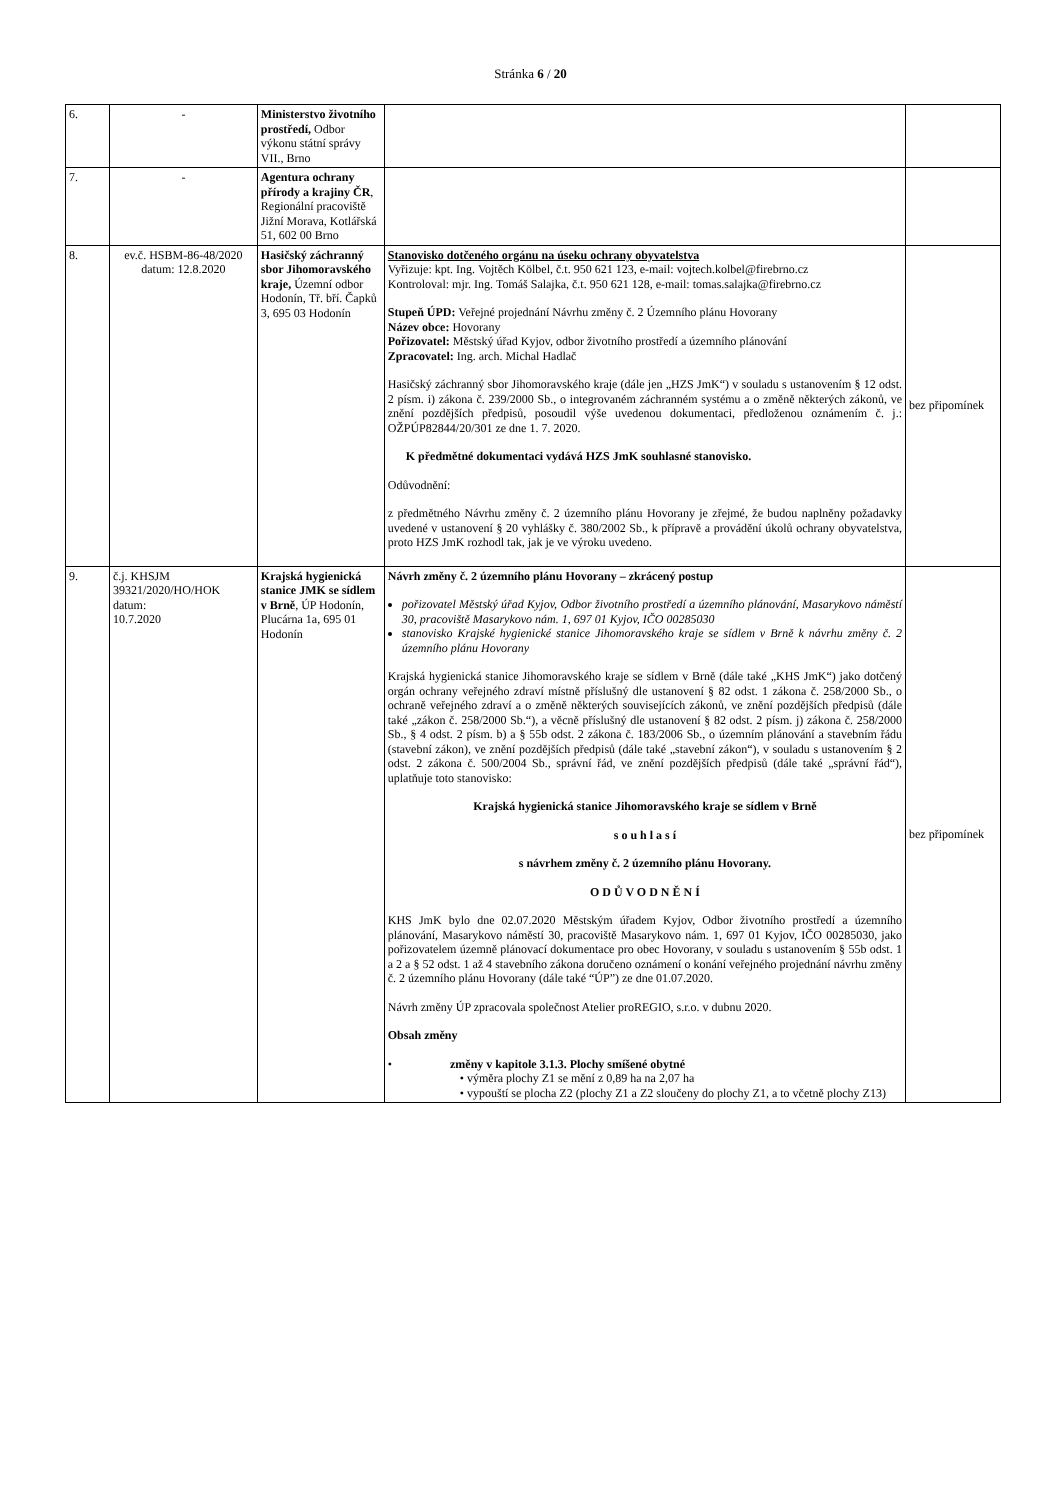Stránka 6 / 20
| 6. | - | Ministerstvo životního prostředí, Odbor výkonu státní správy VII., Brno | | |
| 7. | - | Agentura ochrany přírody a krajiny ČR , Regionální pracoviště Jižní Morava, Kotlářská 51, 602 00 Brno | | |
| 8. | ev.č. HSBM-86-48/2020 datum: 12.8.2020 | Hasičský záchranný sbor Jihomoravského kraje, Územní odbor Hodonín, Tř. bří. Čapků 3, 695 03 Hodonín | Stanovisko dotčeného orgánu na úseku ochrany obyvatelstva Vyřizuje: kpt. Ing. Vojtěch Kölbel, č.t. 950 621 123, e-mail: vojtech.kolbel@firebrno.cz Kontroloval: mjr. Ing. Tomáš Salajka, č.t. 950 621 128, e-mail: tomas.salajka@firebrno.cz Stupeň ÚPD: Veřejné projednání Návrhu změny č. 2 Územního plánu Hovorany Název obce: Hovorany Pořizovatel: Městský úřad Kyjov, odbor životního prostředí a územního plánování Zpracovatel: Ing. arch. Michal Hadlač Hasičský záchranný sbor Jihomoravského kraje (dále jen „HZS JmK“) v souladu s ustanovením § 12 odst. 2 písm. i) zákona č. 239/2000 Sb., o integrovaném záchranném systému a o změně některých zákonů, ve znění pozdějších předpisů, posoudil výše uvedenou dokumentaci, předloženou oznámením č. j.: OŽPÚP82844/20/301 ze dne 1. 7. 2020. K předmětné dokumentaci vydává HZS JmK souhlasné stanovisko. Odůvodnění: z předmětného Návrhu změny č. 2 územního plánu Hovorany je zřejmé, že budou naplněny požadavky uvedené v ustanovení § 20 vyhlášky č. 380/2002 Sb., k přípravě a provádění úkolů ochrany obyvatelstva, proto HZS JmK rozhodl tak, jak je ve výroku uvedeno. | bez připomínek |
| 9. | č.j. KHSJM 39321/2020/HO/HOK datum: 10.7.2020 | Krajská hygienická stanice JMK se sídlem v Brně , ÚP Hodonín, Plucárna 1a, 695 01 Hodonín | Návrh změny č. 2 územního plánu Hovorany – zkrácený postup pořizovatel Městský úřad Kyjov, Odbor životního prostředí a územního plánování, Masarykovo náměstí 30, pracoviště Masarykovo nám. 1, 697 01 Kyjov, IČO 00285030 stanovisko Krajské hygienické stanice Jihomoravského kraje se sídlem v Brně k návrhu změny č. 2 územního plánu Hovorany Krajská hygienická stanice Jihomoravského kraje se sídlem v Brně (dále také „KHS JmK“) jako dotčený orgán ochrany veřejného zdraví místně příslušný dle ustanovení § 82 odst. 1 zákona č. 258/2000 Sb., o ochraně veřejného zdraví a o změně některých souvisejících zákonů, ve znění pozdějších předpisů (dále také „zákon č. 258/2000 Sb.“), a věcně příslušný dle ustanovení § 82 odst. 2 písm. j) zákona č. 258/2000 Sb., § 4 odst. 2 písm. b) a § 55b odst. 2 zákona č. 183/2006 Sb., o územním plánování a stavebním řádu (stavební zákon), ve znění pozdějších předpisů (dále také „stavební zákon“), v souladu s ustanovením § 2 odst. 2 zákona č. 500/2004 Sb., správní řád, ve znění pozdějších předpisů (dále také „správní řád“), uplatňuje toto stanovisko: Krajská hygienická stanice Jihomoravského kraje se sídlem v Brně s o u h l a s í s návrhem změny č. 2 územního plánu Hovorany. O D Ů V O D N Ě N Í KHS JmK bylo dne 02.07.2020 Městským úřadem Kyjov, Odbor životního prostředí a územního plánování, Masarykovo náměstí 30, pracoviště Masarykovo nám. 1, 697 01 Kyjov, IČO 00285030, jako pořizovatelem územně plánovací dokumentace pro obec Hovorany, v souladu s ustanovením § 55b odst. 1 a 2 a § 52 odst. 1 až 4 stavebního zákona doručeno oznámení o konání veřejného projednání návrhu změny č. 2 územního plánu Hovorany (dále také “ÚP”) ze dne 01.07.2020. Návrh změny ÚP zpracovala společnost Atelier proREGIO, s.r.o. v dubnu 2020. Obsah změny • změny v kapitole 3.1.3. Plochy smíšené obytné • výměra plochy Z1 se mění z 0,89 ha na 2,07 ha • vypouští se plocha Z2 (plochy Z1 a Z2 sloučeny do plochy Z1, a to včetně plochy Z13) | bez připomínek |